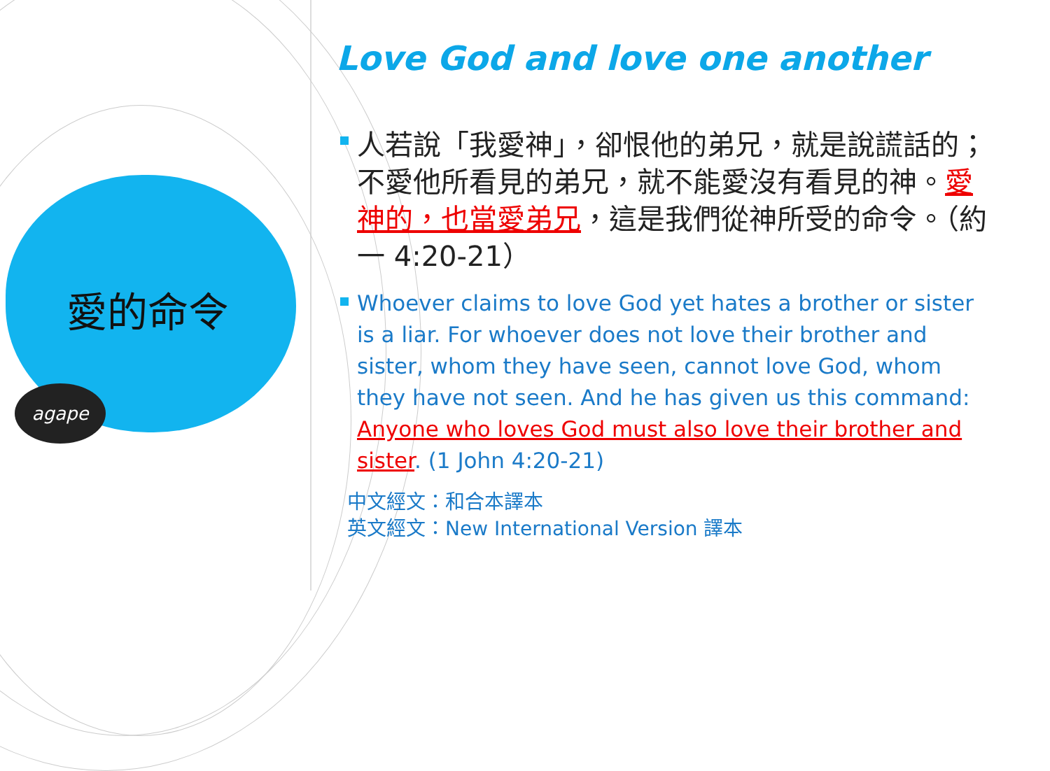愛的命令
agape
Love God and love one another
人若說「我愛神」，卻恨他的弟兄，就是說謊話的；不愛他所看見的弟兄，就不能愛沒有看見的神。愛神的，也當愛弟兄，這是我們從神所受的命令。（約一 4:20-21）
Whoever claims to love God yet hates a brother or sister is a liar. For whoever does not love their brother and sister, whom they have seen, cannot love God, whom they have not seen. And he has given us this command: Anyone who loves God must also love their brother and sister. (1 John 4:20-21)
中文經文：和合本譯本
英文經文：New International Version 譯本